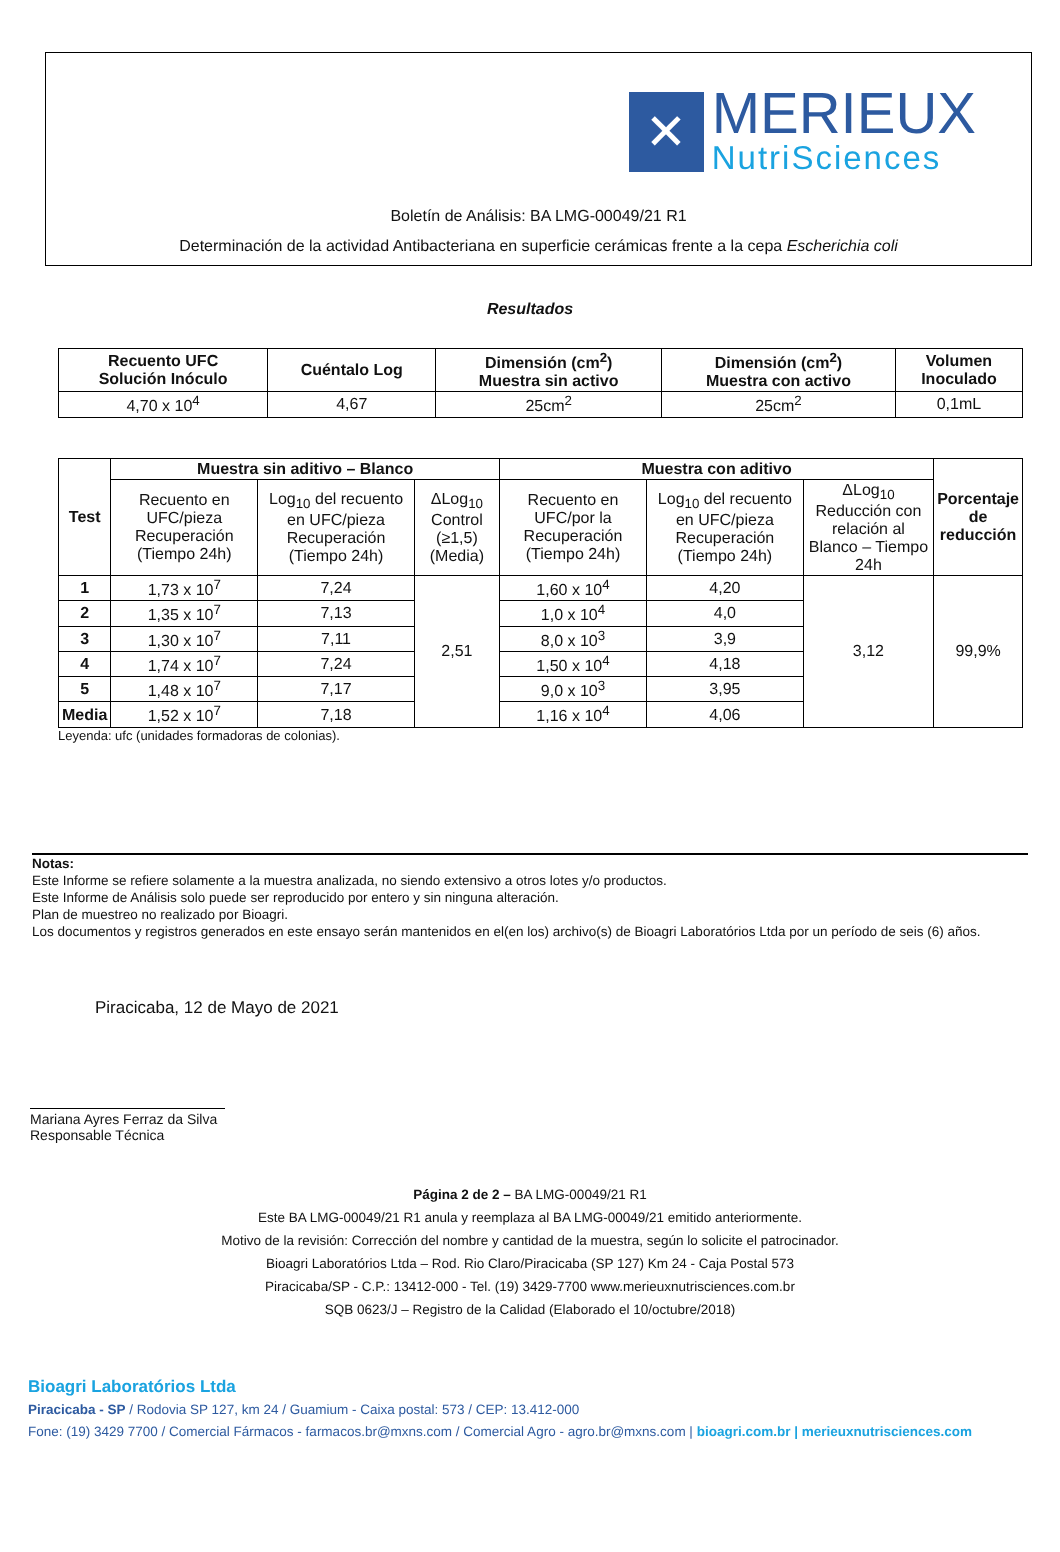✕
MERIEUX
NutriSciences
Boletín de Análisis: BA LMG-00049/21 R1
Determinación de la actividad Antibacteriana en superficie cerámicas frente a la cepa Escherichia coli
Resultados
| Recuento UFC Solución Inóculo | Cuéntalo Log | Dimensión (cm<sup>2</sup>) Muestra sin activo | Dimensión (cm<sup>2</sup>) Muestra con activo | Volumen Inoculado |
| --- | --- | --- | --- | --- |
| 4,70 x 10<sup>4</sup> | 4,67 | 25cm<sup>2</sup> | 25cm<sup>2</sup> | 0,1mL |
| Test | Muestra sin aditivo – Blanco | | | Muestra con aditivo | | | Porcentaje de reducción |
| --- | --- | --- | --- | --- | --- | --- | --- |
| | Recuento en UFC/pieza Recuperación (Tiempo 24h) | Log<sub>10</sub> del recuento en UFC/pieza Recuperación (Tiempo 24h) | ΔLog<sub>10</sub> Control (≥1,5) (Media) | Recuento en UFC/por la Recuperación (Tiempo 24h) | Log<sub>10</sub> del recuento en UFC/pieza Recuperación (Tiempo 24h) | ΔLog<sub>10</sub> Reducción con relación al Blanco – Tiempo 24h | |
| 1 | 1,73 x 10<sup>7</sup> | 7,24 | 2,51 | 1,60 x 10<sup>4</sup> | 4,20 | 3,12 | 99,9% |
| 2 | 1,35 x 10<sup>7</sup> | 7,13 | | 1,0 x 10<sup>4</sup> | 4,0 | | |
| 3 | 1,30 x 10<sup>7</sup> | 7,11 | | 8,0 x 10<sup>3</sup> | 3,9 | | |
| 4 | 1,74 x 10<sup>7</sup> | 7,24 | | 1,50 x 10<sup>4</sup> | 4,18 | | |
| 5 | 1,48 x 10<sup>7</sup> | 7,17 | | 9,0 x 10<sup>3</sup> | 3,95 | | |
| Media | 1,52 x 10<sup>7</sup> | 7,18 | | 1,16 x 10<sup>4</sup> | 4,06 | | |
Leyenda: ufc (unidades formadoras de colonias).
Notas:
Este Informe se refiere solamente a la muestra analizada, no siendo extensivo a otros lotes y/o productos.
Este Informe de Análisis solo puede ser reproducido por entero y sin ninguna alteración.
Plan de muestreo no realizado por Bioagri.
Los documentos y registros generados en este ensayo serán mantenidos en el(en los) archivo(s) de Bioagri Laboratórios Ltda por un período de seis (6) años.
Piracicaba, 12 de Mayo de 2021
Mariana Ayres Ferraz da Silva
Responsable Técnica
Página 2 de 2 – BA LMG-00049/21 R1
Este BA LMG-00049/21 R1 anula y reemplaza al BA LMG-00049/21 emitido anteriormente.
Motivo de la revisión: Corrección del nombre y cantidad de la muestra, según lo solicite el patrocinador.
Bioagri Laboratórios Ltda – Rod. Rio Claro/Piracicaba (SP 127) Km 24 - Caja Postal 573
Piracicaba/SP - C.P.: 13412-000 - Tel. (19) 3429-7700 www.merieuxnutrisciences.com.br
SQB 0623/J – Registro de la Calidad (Elaborado el 10/octubre/2018)
Bioagri Laboratórios Ltda
Piracicaba - SP / Rodovia SP 127, km 24 / Guamium - Caixa postal: 573 / CEP: 13.412-000
Fone: (19) 3429 7700 / Comercial Fármacos - farmacos.br@mxns.com / Comercial Agro - agro.br@mxns.com | bioagri.com.br | merieuxnutrisciences.com